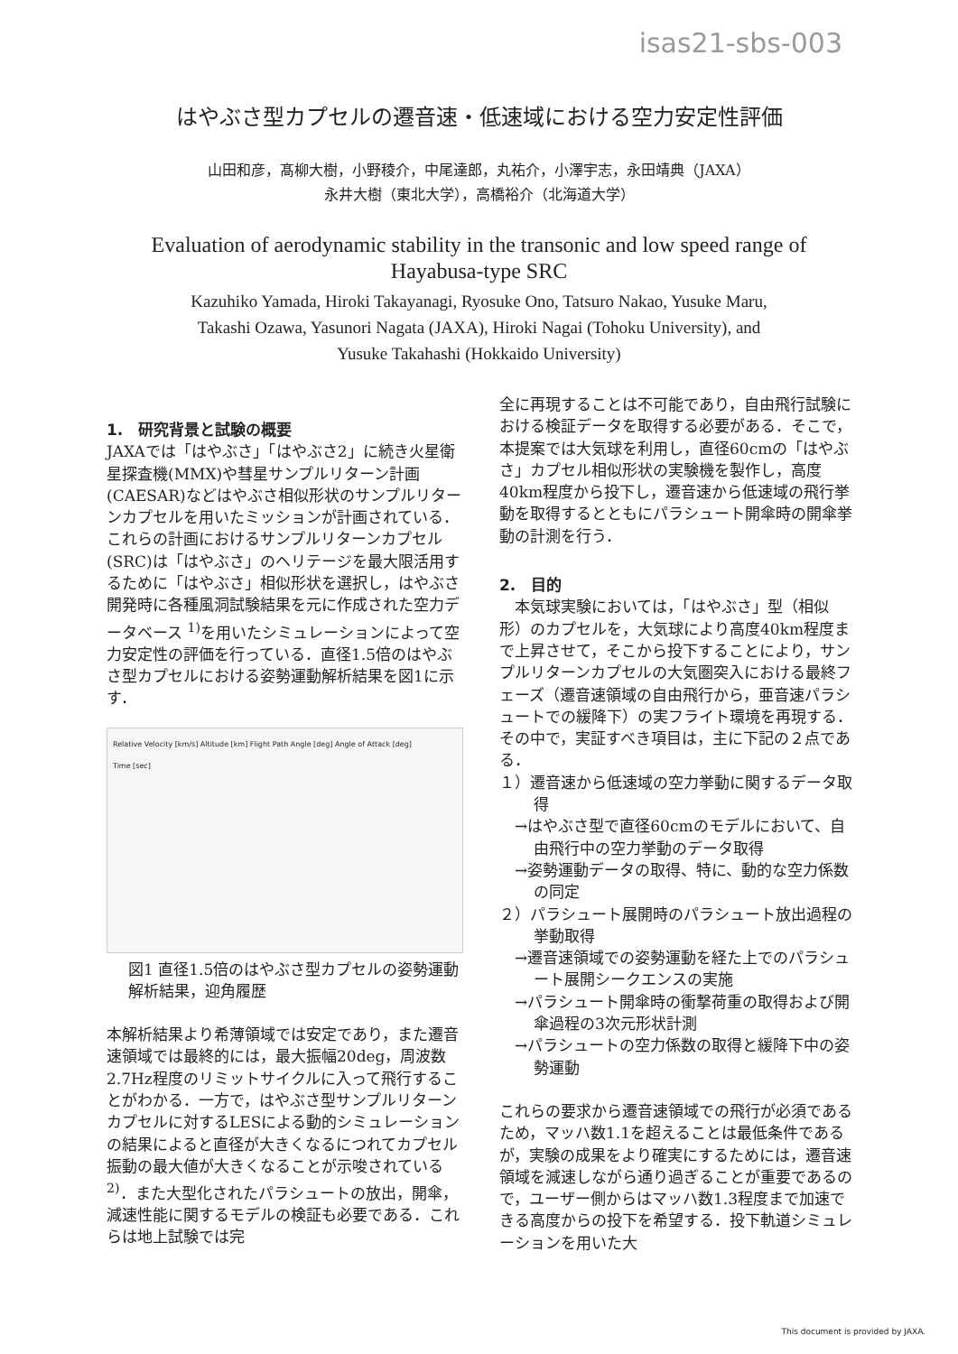isas21-sbs-003
はやぶさ型カプセルの遷音速・低速域における空力安定性評価
山田和彦，髙柳大樹，小野稜介，中尾達郎，丸祐介，小澤宇志，永田靖典（JAXA）
永井大樹（東北大学），高橋裕介（北海道大学）
Evaluation of aerodynamic stability in the transonic and low speed range of Hayabusa-type SRC
Kazuhiko Yamada, Hiroki Takayanagi, Ryosuke Ono, Tatsuro Nakao, Yusuke Maru,
Takashi Ozawa, Yasunori Nagata (JAXA), Hiroki Nagai (Tohoku University), and
Yusuke Takahashi (Hokkaido University)
1.　研究背景と試験の概要
JAXAでは「はやぶさ」「はやぶさ2」に続き火星衛星探査機(MMX)や彗星サンプルリターン計画(CAESAR)などはやぶさ相似形状のサンプルリターンカプセルを用いたミッションが計画されている．これらの計画におけるサンプルリターンカプセル(SRC)は「はやぶさ」のヘリテージを最大限活用するために「はやぶさ」相似形状を選択し，はやぶさ開発時に各種風洞試験結果を元に作成された空力データベース <sup>1)</sup>を用いたシミュレーションによって空力安定性の評価を行っている．直径1.5倍のはやぶさ型カプセルにおける姿勢運動解析結果を図1に示す．
Relative Velocity [km/s] Altitude [km] Flight Path Angle [deg] Angle of Attack [deg]
Time [sec]
図1 直径1.5倍のはやぶさ型カプセルの姿勢運動解析結果，迎角履歴
本解析結果より希薄領域では安定であり，また遷音速領域では最終的には，最大振幅20deg，周波数2.7Hz程度のリミットサイクルに入って飛行することがわかる．一方で，はやぶさ型サンプルリターンカプセルに対するLESによる動的シミュレーションの結果によると直径が大きくなるにつれてカプセル振動の最大値が大きくなることが示唆されている<sup>2)</sup>．また大型化されたパラシュートの放出，開傘，減速性能に関するモデルの検証も必要である．これらは地上試験では完
全に再現することは不可能であり，自由飛行試験における検証データを取得する必要がある．そこで，本提案では大気球を利用し，直径60cmの「はやぶさ」カプセル相似形状の実験機を製作し，高度40km程度から投下し，遷音速から低速域の飛行挙動を取得するとともにパラシュート開傘時の開傘挙動の計測を行う．
2.　目的
　本気球実験においては，「はやぶさ」型（相似形）のカプセルを，大気球により高度40km程度まで上昇させて，そこから投下することにより，サンプルリターンカプセルの大気圏突入における最終フェーズ（遷音速領域の自由飛行から，亜音速パラシュートでの緩降下）の実フライト環境を再現する．その中で，実証すべき項目は，主に下記の２点である．
１）遷音速から低速域の空力挙動に関するデータ取得
　→はやぶさ型で直径60cmのモデルにおいて、自由飛行中の空力挙動のデータ取得
　→姿勢運動データの取得、特に、動的な空力係数の同定
２）パラシュート展開時のパラシュート放出過程の挙動取得
　→遷音速領域での姿勢運動を経た上でのパラシュート展開シークエンスの実施
　→パラシュート開傘時の衝撃荷重の取得および開傘過程の3次元形状計測
　→パラシュートの空力係数の取得と緩降下中の姿勢運動
これらの要求から遷音速領域での飛行が必須であるため，マッハ数1.1を超えることは最低条件であるが，実験の成果をより確実にするためには，遷音速領域を減速しながら通り過ぎることが重要であるので，ユーザー側からはマッハ数1.3程度まで加速できる高度からの投下を希望する．投下軌道シミュレーションを用いた大
This document is provided by JAXA.